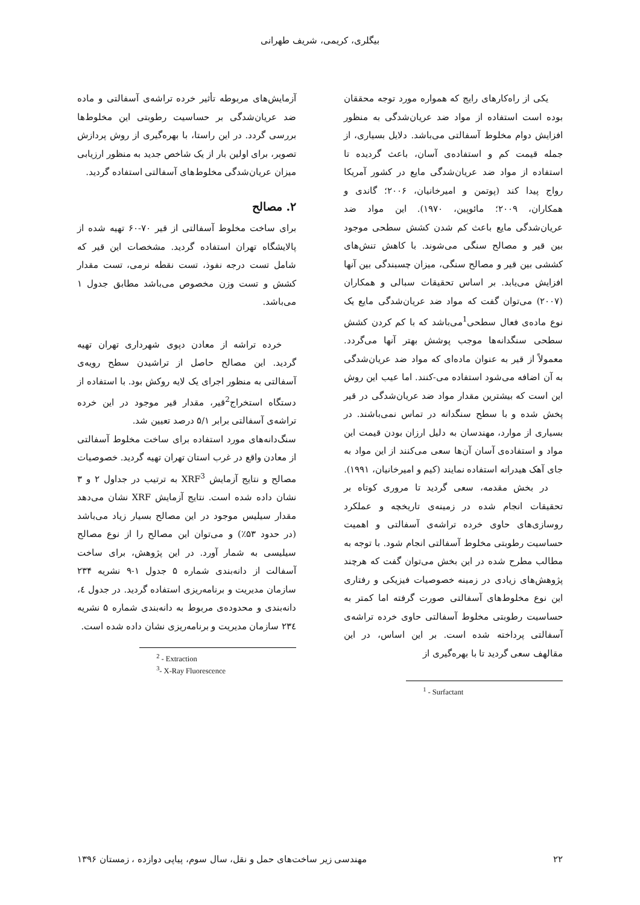بیگلری، کریمی، شریف طهرانی
یکی از راه‌کارهای رایج که همواره مورد توجه محققان بوده است استفاده از مواد ضد عریان‌شدگی به منظور افزایش دوام مخلوط آسفالتی می‌باشد. دلایل بسیاری، از جمله قیمت کم و استفاده‌ی آسان، باعث گردیده تا استفاده از مواد ضد عریان‌شدگی مایع در کشور آمریکا رواج پیدا کند (پوتمن و امیرخانیان، ۲۰۰۶؛ گاندی و همکاران، ۲۰۰۹؛ مائوپین، ۱۹۷۰). این مواد ضد عریان‌شدگی مایع باعث کم شدن کشش سطحی موجود بین قیر و مصالح سنگی می‌شوند. با کاهش تنش‌های کششی بین قیر و مصالح سنگی، میزان چسبندگی بین آنها افزایش می‌یابد. بر اساس تحقیقات سبالی و همکاران (۲۰۰۷) می‌توان گفت که مواد ضد عریان‌شدگی مایع یک نوع ماده‌ی فعال سطحی<sup>1</sup>می‌باشد که با کم کردن کشش سطحی سنگدانه‌ها موجب پوشش بهتر آنها می‌گردد. معمولاً از قیر به عنوان ماده‌ای که مواد ضد عریان‌شدگی به آن اضافه می‌شود استفاده می-کنند. اما عیب این روش این است که بیشترین مقدار مواد ضد عریان‌شدگی در قیر پخش شده و با سطح سنگدانه در تماس نمی‌باشند. در بسیاری از موارد، مهندسان به دلیل ارزان بودن قیمت این مواد و استفاده‌ی آسان آن‌ها سعی می‌کنند از این مواد به جای آهک هیدراته استفاده نمایند (کیم و امیرخانیان، ۱۹۹۱).
در بخش مقدمه، سعی گردید تا مروری کوتاه بر تحقیقات انجام شده در زمینه‌ی تاریخچه و عملکرد روسازی‌های حاوی خرده تراشه‌ی آسفالتی و اهمیت حساسیت رطوبتی مخلوط آسفالتی انجام شود. با توجه به مطالب مطرح شده در این بخش می‌توان گفت که هرچند پژوهش‌های زیادی در زمینه خصوصیات فیزیکی و رفتاری این نوع مخلوط‌های آسفالتی صورت گرفته اما کمتر به حساسیت رطوبتی مخلوط آسفالتی حاوی خرده تراشه‌ی آسفالتی پرداخته شده است. بر این اساس، در این مقالهف سعی گردید تا با بهره‌گیری از
<sup>1</sup> - Surfactant
آزمایش‌های مربوطه تأثیر خرده تراشه‌ی آسفالتی و ماده ضد عریان‌شدگی بر حساسیت رطوبتی این مخلوط‌ها بررسی گردد. در این راستا، با بهره‌گیری از روش پردازش تصویر، برای اولین بار از یک شاخص جدید به منظور ارزیابی میزان عریان‌شدگی مخلوط‌های آسفالتی استفاده گردید.
۲. مصالح
برای ساخت مخلوط آسفالتی از قیر ۷۰-۶۰ تهیه شده از پالایشگاه تهران استفاده گردید. مشخصات این قیر که شامل تست درجه نفوذ، تست نقطه نرمی، تست مقدار کشش و تست وزن مخصوص می‌باشد مطابق جدول ۱ می‌باشد.
خرده تراشه از معادن دپوی شهرداری تهران تهیه گردید. این مصالح حاصل از تراشیدن سطح رویه‌ی آسفالتی به منظور اجرای یک لایه روکش بود. با استفاده از دستگاه استخراج<sup>2</sup>قیر، مقدار قیر موجود در این خرده تراشه‌ی آسفالتی برابر ۵/۱ درصد تعیین شد.
سنگ‌دانه‌های مورد استفاده برای ساخت مخلوط آسفالتی از معادن واقع در غرب استان تهران تهیه گردید. خصوصیات مصالح و نتایج آزمایش XRF<sup>3</sup> به ترتیب در جداول ۲ و ۳ نشان داده شده است. نتایج آزمایش XRF نشان می‌دهد مقدار سیلیس موجود در این مصالح بسیار زیاد می‌باشد (در حدود ۵۳٪) و می‌توان این مصالح را از نوع مصالح سیلیسی به شمار آورد. در این پژوهش، برای ساخت آسفالت از دانه‌بندی شماره ۵ جدول ۱-۹ نشریه ۲۳۴ سازمان مدیریت و برنامه‌ریزی استفاده گردید. در جدول ٤، دانه‌بندی و محدوده‌ی مربوط به دانه‌بندی شماره ۵ نشریه ۲۳٤ سازمان مدیریت و برنامه‌ریزی نشان داده شده است.
<sup>2</sup> - Extraction
<sup>3</sup>- X-Ray Fluorescence
۲۲ مهندسی زیر ساخت‌های حمل و نقل، سال سوم، پیاپی دوازده ، زمستان ۱۳۹۶